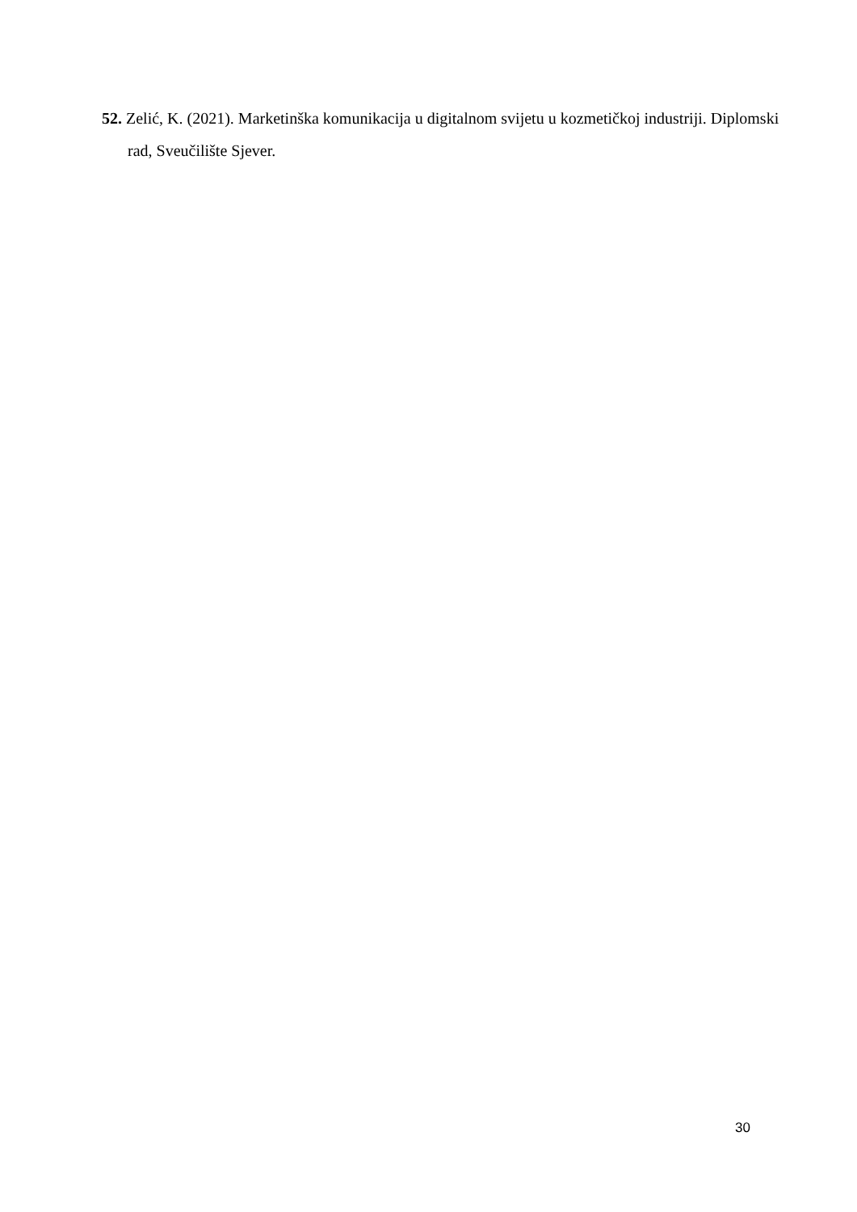52. Zelić, K. (2021). Marketinška komunikacija u digitalnom svijetu u kozmetičkoj industriji. Diplomski rad, Sveučilište Sjever.
30